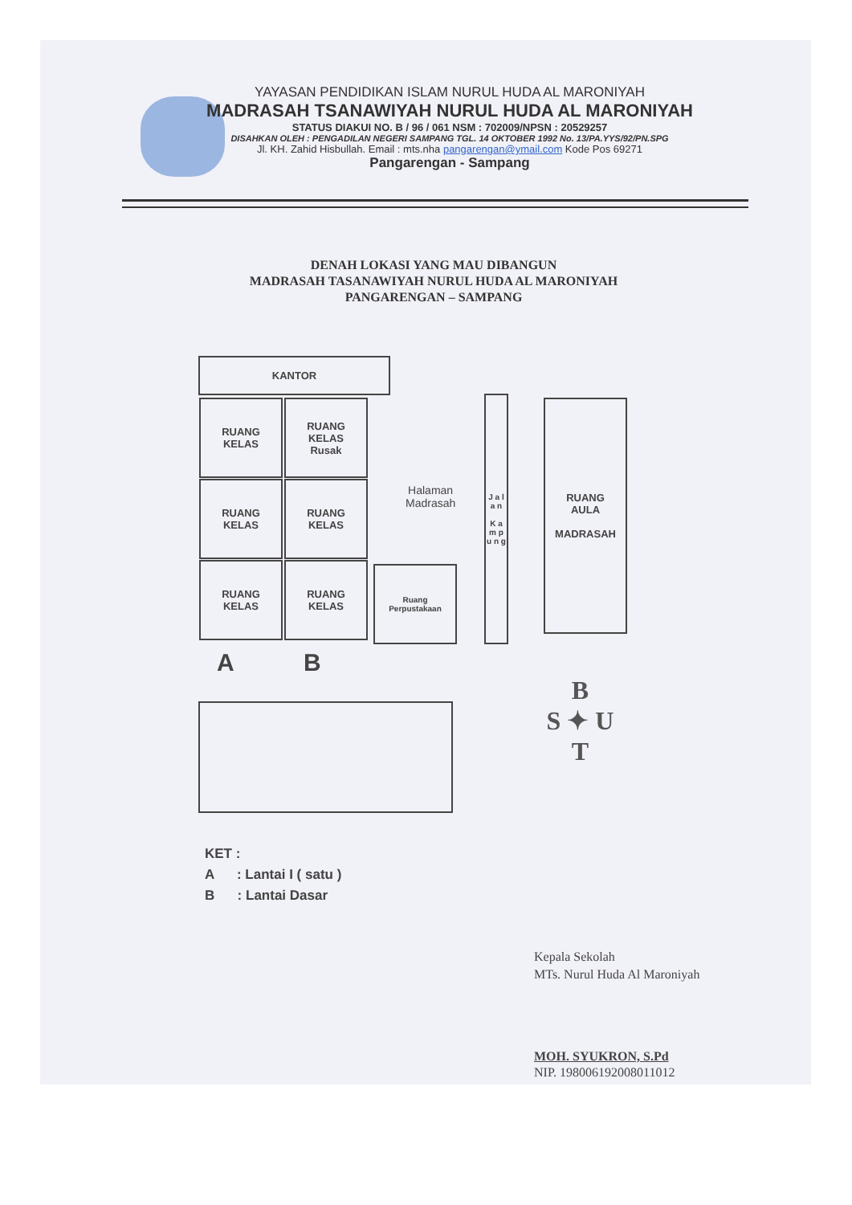YAYASAN PENDIDIKAN ISLAM NURUL HUDA AL MARONIYAH
MADRASAH TSANAWIYAH NURUL HUDA AL MARONIYAH
STATUS DIAKUI NO. B / 96 / 061 NSM : 702009/NPSN : 20529257
DISAHKAN OLEH : PENGADILAN NEGERI SAMPANG TGL. 14 OKTOBER 1992 No. 13/PA.YYS/92/PN.SPG
Jl. KH. Zahid Hisbullah. Email : mts.nha pangarengan@ymail.com Kode Pos 69271
Pangarengan - Sampang
DENAH LOKASI YANG MAU DIBANGUN
MADRASAH TASANAWIYAH NURUL HUDA AL MARONIYAH
PANGARENGAN – SAMPANG
KANTOR
RUANG
KELAS
RUANG
KELAS
Rusak
RUANG
KELAS
RUANG
KELAS
RUANG
KELAS
RUANG
KELAS
Ruang
Perpustakaan
Halaman
Madrasah
J a l a n
K a m p u n g
RUANG
AULA
MADRASAH
A B
B
S ✦ U
T
KET :
A : Lantai I ( satu )
B : Lantai Dasar
Kepala Sekolah
MTs. Nurul Huda Al Maroniyah
MOH. SYUKRON, S.Pd
NIP. 198006192008011012